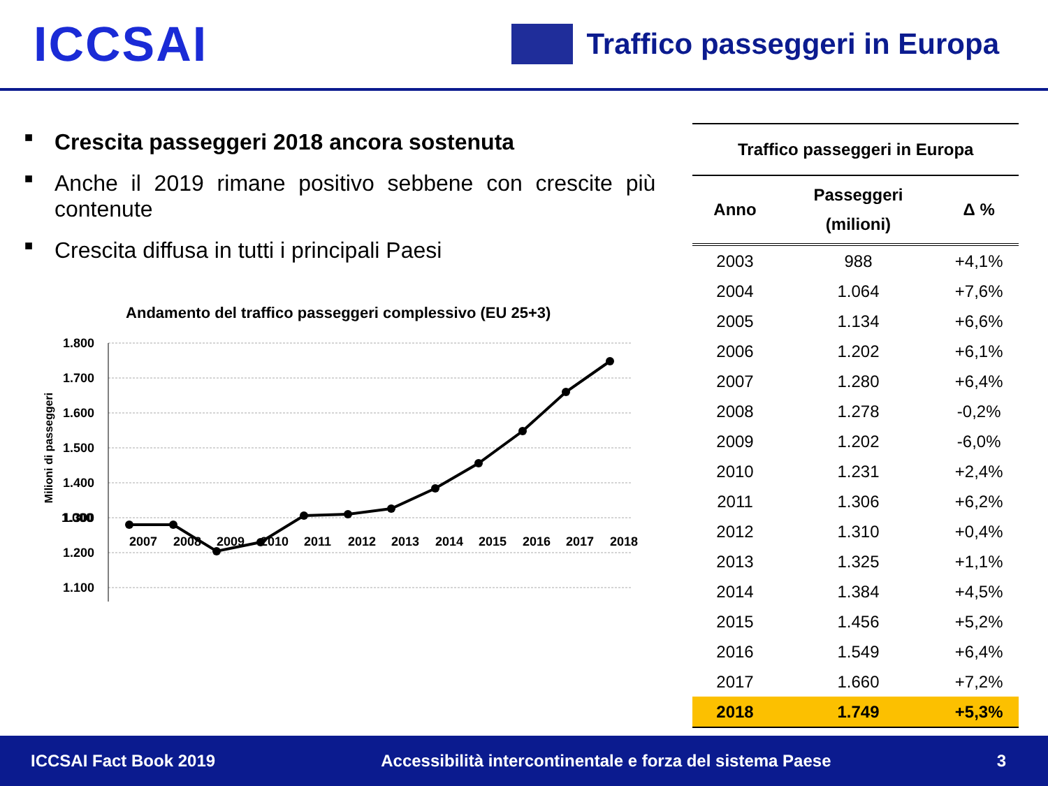ICCSAI
Traffico passeggeri in Europa
■ Crescita passeggeri 2018 ancora sostenuta
■ Anche il 2019 rimane positivo sebbene con crescite più contenute
■ Crescita diffusa in tutti i principali Paesi
Andamento del traffico passeggeri complessivo (EU 25+3)
Milioni di passeggeri
1.800
1.700
1.600
1.500
1.400
1.300
1.200
1.100
1.000
2007 2008 2009 2010 2011 2012 2013 2014 2015 2016 2017 2018
| Traffico passeggeri in Europa | | |
| --- | --- | --- |
| Anno | Passeggeri (milioni) | Δ % |
| 2003 | 988 | +4,1% |
| 2004 | 1.064 | +7,6% |
| 2005 | 1.134 | +6,6% |
| 2006 | 1.202 | +6,1% |
| 2007 | 1.280 | +6,4% |
| 2008 | 1.278 | -0,2% |
| 2009 | 1.202 | -6,0% |
| 2010 | 1.231 | +2,4% |
| 2011 | 1.306 | +6,2% |
| 2012 | 1.310 | +0,4% |
| 2013 | 1.325 | +1,1% |
| 2014 | 1.384 | +4,5% |
| 2015 | 1.456 | +5,2% |
| 2016 | 1.549 | +6,4% |
| 2017 | 1.660 | +7,2% |
| 2018 | 1.749 | +5,3% |
ICCSAI Fact Book 2019 Accessibilità intercontinentale e forza del sistema Paese 3